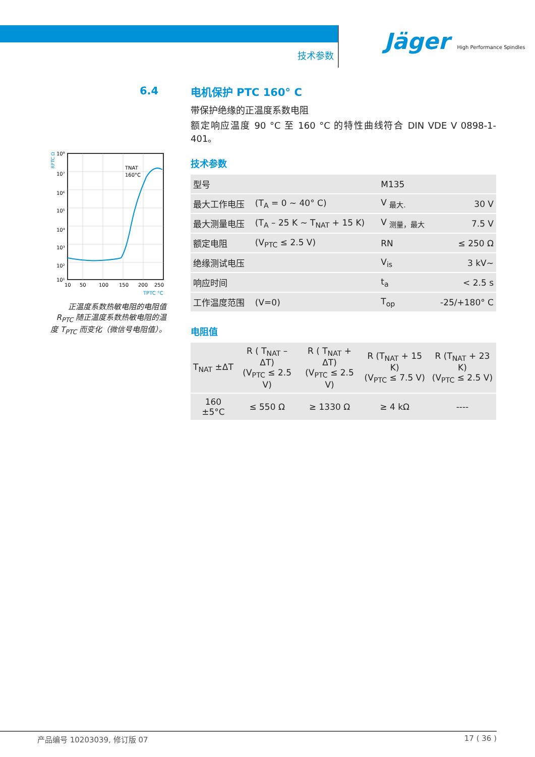技术参数
Jäger High Performance Spindles
6.4
RPTC Ω
TNAT
160°C
10⁸
10⁷
10⁶
10⁵
10⁴
10³
10²
10¹
10
50
100
150
200
250
TPTC °C
正温度系数热敏电阻的电阻值 R<sub>PTC</sub> 随正温度系数热敏电阻的温度 T<sub>PTC</sub> 而变化（微信号电阻值）。
电机保护 PTC 160° C
带保护绝缘的正温度系数电阻
额定响应温度 90 °C 至 160 °C 的特性曲线符合 DIN VDE V 0898-1-401。
技术参数
| 型号 | | M135 | |
| 最大工作电压 | (T<sub>A</sub> = 0 ~ 40° C) | V <sub>最大.</sub> | 30 V |
| 最大测量电压 | (T<sub>A</sub> – 25 K ~ T<sub>NAT</sub> + 15 K) | V <sub>测量，最大</sub> | 7.5 V |
| 额定电阻 | (V<sub>PTC</sub> ≤ 2.5 V) | RN | ≤ 250 Ω |
| 绝缘测试电压 | | V<sub>is</sub> | 3 kV~ |
| 响应时间 | | t<sub>a</sub> | < 2.5 s |
| 工作温度范围 | (V=0) | T<sub>op</sub> | -25/+180° C |
电阻值
| T<sub>NAT</sub> ±ΔT | R ( T<sub>NAT</sub> – ΔT) (V<sub>PTC</sub> ≤ 2.5 V) | R ( T<sub>NAT</sub> + ΔT) (V<sub>PTC</sub> ≤ 2.5 V) | R (T<sub>NAT</sub> + 15 K) (V<sub>PTC</sub> ≤ 7.5 V) | R (T<sub>NAT</sub> + 23 K) (V<sub>PTC</sub> ≤ 2.5 V) |
| --- | --- | --- | --- | --- |
| 160 ±5°C | ≤ 550 Ω | ≥ 1330 Ω | ≥ 4 kΩ | ---- |
产品编号 10203039, 修订版 07 17 ( 36 )